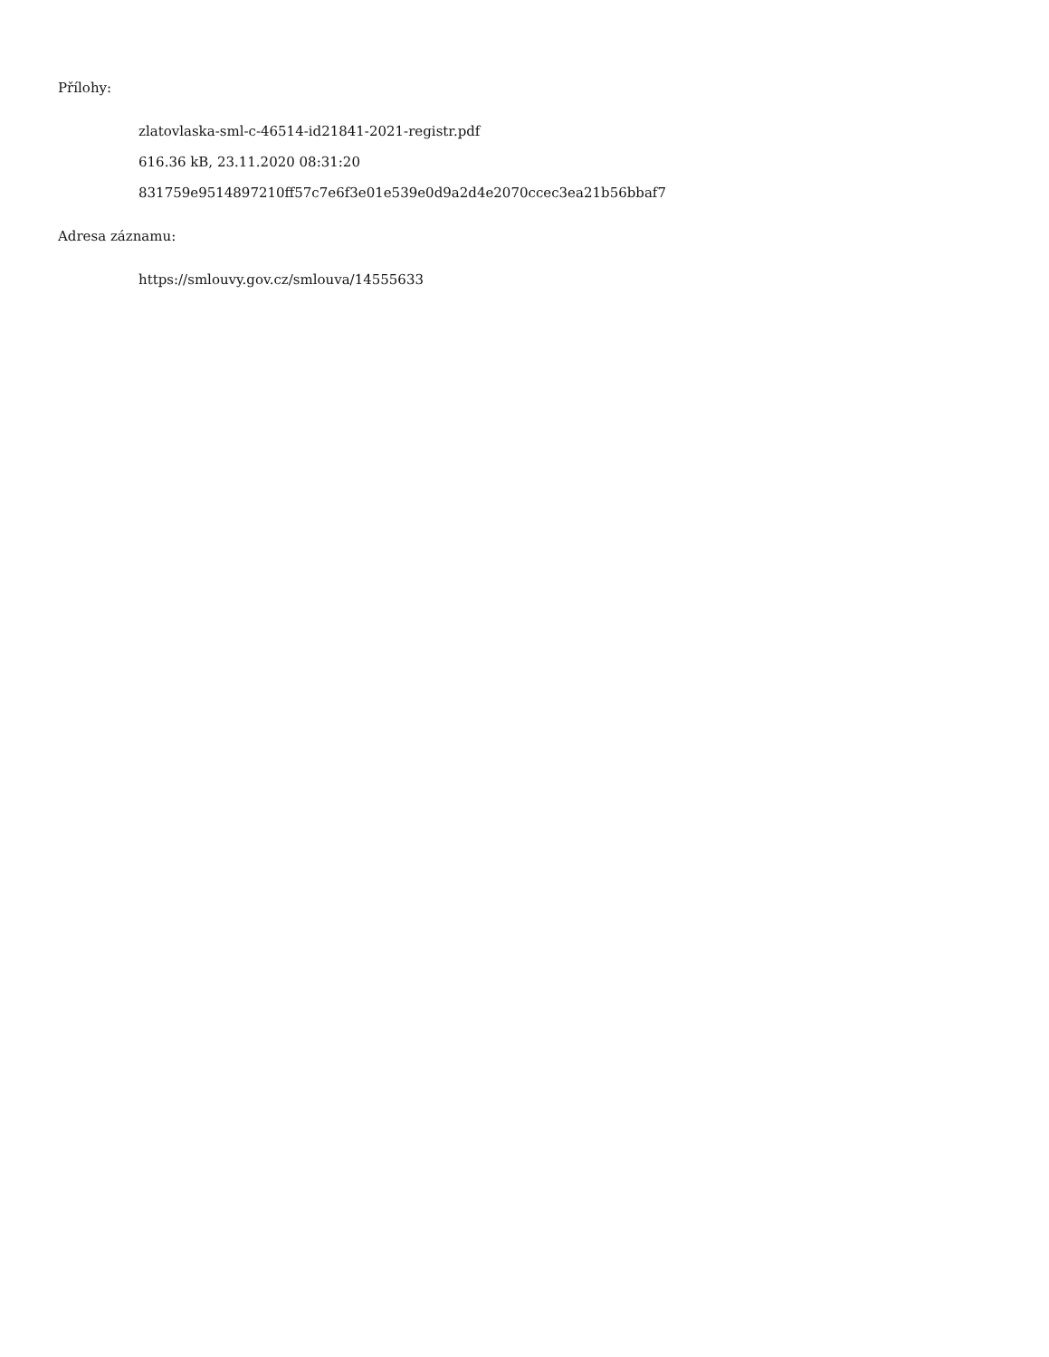Přílohy:
zlatovlaska-sml-c-46514-id21841-2021-registr.pdf
616.36 kB, 23.11.2020 08:31:20
831759e9514897210ff57c7e6f3e01e539e0d9a2d4e2070ccec3ea21b56bbaf7
Adresa záznamu:
https://smlouvy.gov.cz/smlouva/14555633